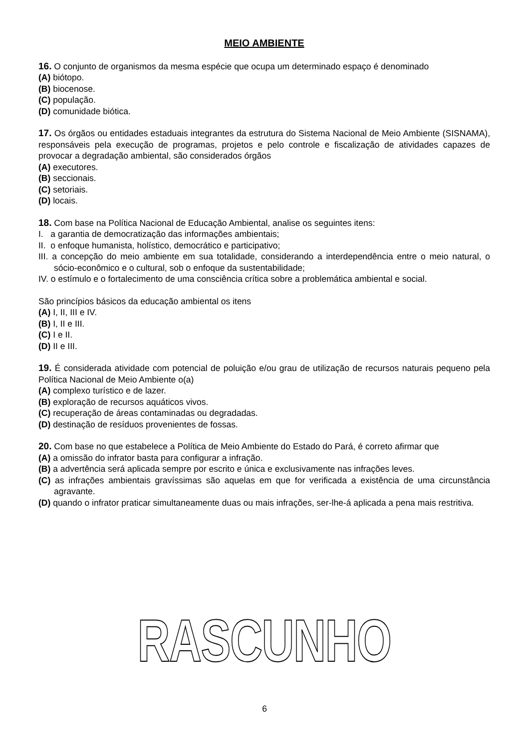MEIO AMBIENTE
16. O conjunto de organismos da mesma espécie que ocupa um determinado espaço é denominado
(A) biótopo.
(B) biocenose.
(C) população.
(D) comunidade biótica.
17. Os órgãos ou entidades estaduais integrantes da estrutura do Sistema Nacional de Meio Ambiente (SISNAMA), responsáveis pela execução de programas, projetos e pelo controle e fiscalização de atividades capazes de provocar a degradação ambiental, são considerados órgãos
(A) executores.
(B) seccionais.
(C) setoriais.
(D) locais.
18. Com base na Política Nacional de Educação Ambiental, analise os seguintes itens:
I. a garantia de democratização das informações ambientais;
II. o enfoque humanista, holístico, democrático e participativo;
III. a concepção do meio ambiente em sua totalidade, considerando a interdependência entre o meio natural, o sócio-econômico e o cultural, sob o enfoque da sustentabilidade;
IV. o estímulo e o fortalecimento de uma consciência crítica sobre a problemática ambiental e social.
São princípios básicos da educação ambiental os itens
(A) I, II, III e IV.
(B) I, II e III.
(C) I e II.
(D) II e III.
19. É considerada atividade com potencial de poluição e/ou grau de utilização de recursos naturais pequeno pela Política Nacional de Meio Ambiente o(a)
(A) complexo turístico e de lazer.
(B) exploração de recursos aquáticos vivos.
(C) recuperação de áreas contaminadas ou degradadas.
(D) destinação de resíduos provenientes de fossas.
20. Com base no que estabelece a Política de Meio Ambiente do Estado do Pará, é correto afirmar que
(A) a omissão do infrator basta para configurar a infração.
(B) a advertência será aplicada sempre por escrito e única e exclusivamente nas infrações leves.
(C) as infrações ambientais gravíssimas são aquelas em que for verificada a existência de uma circunstância agravante.
(D) quando o infrator praticar simultaneamente duas ou mais infrações, ser-lhe-á aplicada a pena mais restritiva.
RASCUNHO
6